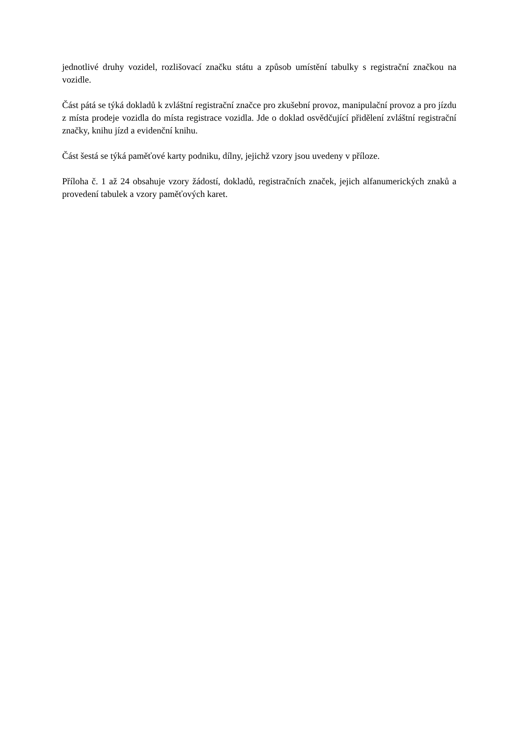jednotlivé druhy vozidel, rozlišovací značku státu a způsob umístění tabulky s registrační značkou na vozidle.
Část pátá se týká dokladů k zvláštní registrační značce pro zkušební provoz, manipulační provoz a pro jízdu z místa prodeje vozidla do místa registrace vozidla. Jde o doklad osvědčující přidělení zvláštní registrační značky, knihu jízd a evidenční knihu.
Část šestá se týká paměťové karty podniku, dílny, jejichž vzory jsou uvedeny v příloze.
Příloha č. 1 až 24 obsahuje vzory žádostí, dokladů, registračních značek, jejich alfanumerických znaků a provedení tabulek a vzory paměťových karet.